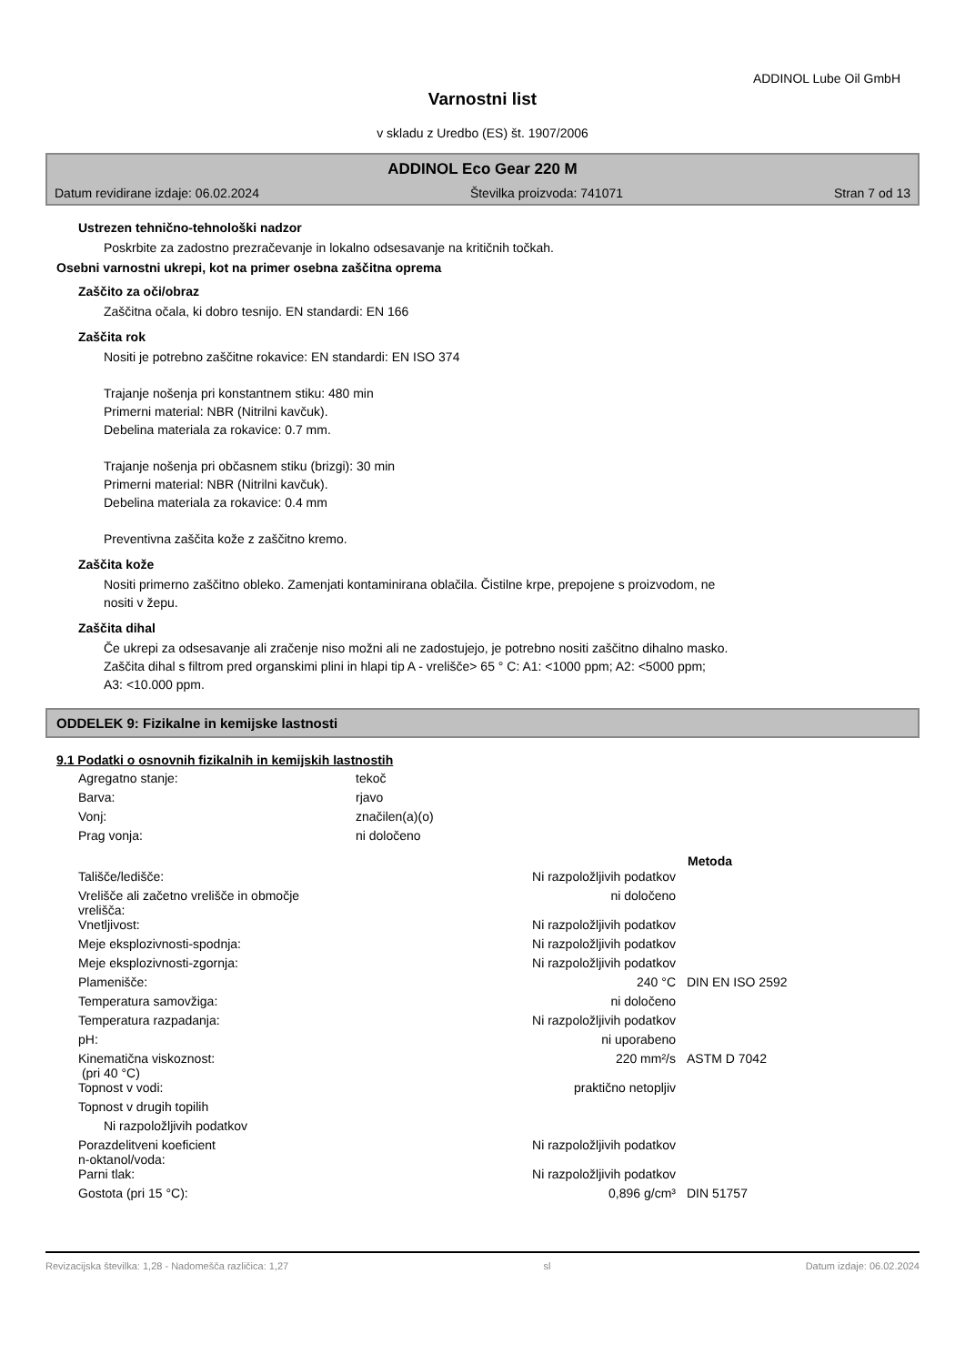ADDINOL Lube Oil GmbH
Varnostni list
v skladu z Uredbo (ES) št. 1907/2006
ADDINOL Eco Gear 220 M
Datum revidirane izdaje: 06.02.2024 Številka proizvoda: 741071 Stran 7 od 13
Ustrezen tehnično-tehnološki nadzor
Poskrbite za zadostno prezračevanje in lokalno odsesavanje na kritičnih točkah.
Osebni varnostni ukrepi, kot na primer osebna zaščitna oprema
Zaščito za oči/obraz
Zaščitna očala, ki dobro tesnijo. EN standardi: EN 166
Zaščita rok
Nositi je potrebno zaščitne rokavice: EN standardi: EN ISO 374
Trajanje nošenja pri konstantnem stiku: 480 min
Primerni material: NBR (Nitrilni kavčuk).
Debelina materiala za rokavice: 0.7 mm.
Trajanje nošenja pri občasnem stiku (brizgi): 30 min
Primerni material: NBR (Nitrilni kavčuk).
Debelina materiala za rokavice: 0.4 mm
Preventivna zaščita kože z zaščitno kremo.
Zaščita kože
Nositi primerno zaščitno obleko. Zamenjati kontaminirana oblačila. Čistilne krpe, prepojene s proizvodom, ne
nositi v žepu.
Zaščita dihal
Če ukrepi za odsesavanje ali zračenje niso možni ali ne zadostujejo, je potrebno nositi zaščitno dihalno masko.
Zaščita dihal s filtrom pred organskimi plini in hlapi tip A - vrelišče> 65 ° C: A1: <1000 ppm; A2: <5000 ppm;
A3: <10.000 ppm.
ODDELEK 9: Fizikalne in kemijske lastnosti
9.1 Podatki o osnovnih fizikalnih in kemijskih lastnostih
| Agregatno stanje: | tekoč |
| Barva: | rjavo |
| Vonj: | značilen(a)(o) |
| Prag vonja: | ni določeno |
| | | Metoda |
| --- | --- | --- |
| Tališče/ledišče: | Ni razpoložljivih podatkov | |
| Vrelišče ali začetno vrelišče in območje vrelišča: | ni določeno | |
| Vnetljivost: | Ni razpoložljivih podatkov | |
| Meje eksplozivnosti-spodnja: | Ni razpoložljivih podatkov | |
| Meje eksplozivnosti-zgornja: | Ni razpoložljivih podatkov | |
| Plamenišče: | 240 °C | DIN EN ISO 2592 |
| Temperatura samovžiga: | ni določeno | |
| Temperatura razpadanja: | Ni razpoložljivih podatkov | |
| pH: | ni uporabeno | |
| Kinematična viskoznost: (pri 40 °C) | 220 mm²/s | ASTM D 7042 |
| Topnost v vodi: | praktično netopljiv | |
| Topnost v drugih topilih | | |
| Ni razpoložljivih podatkov | | |
| Porazdelitveni koeficient n-oktanol/voda: | Ni razpoložljivih podatkov | |
| Parni tlak: | Ni razpoložljivih podatkov | |
| Gostota (pri 15 °C): | 0,896 g/cm³ | DIN 51757 |
Revizacijska številka: 1,28 - Nadomešča različica: 1,27 sl Datum izdaje: 06.02.2024